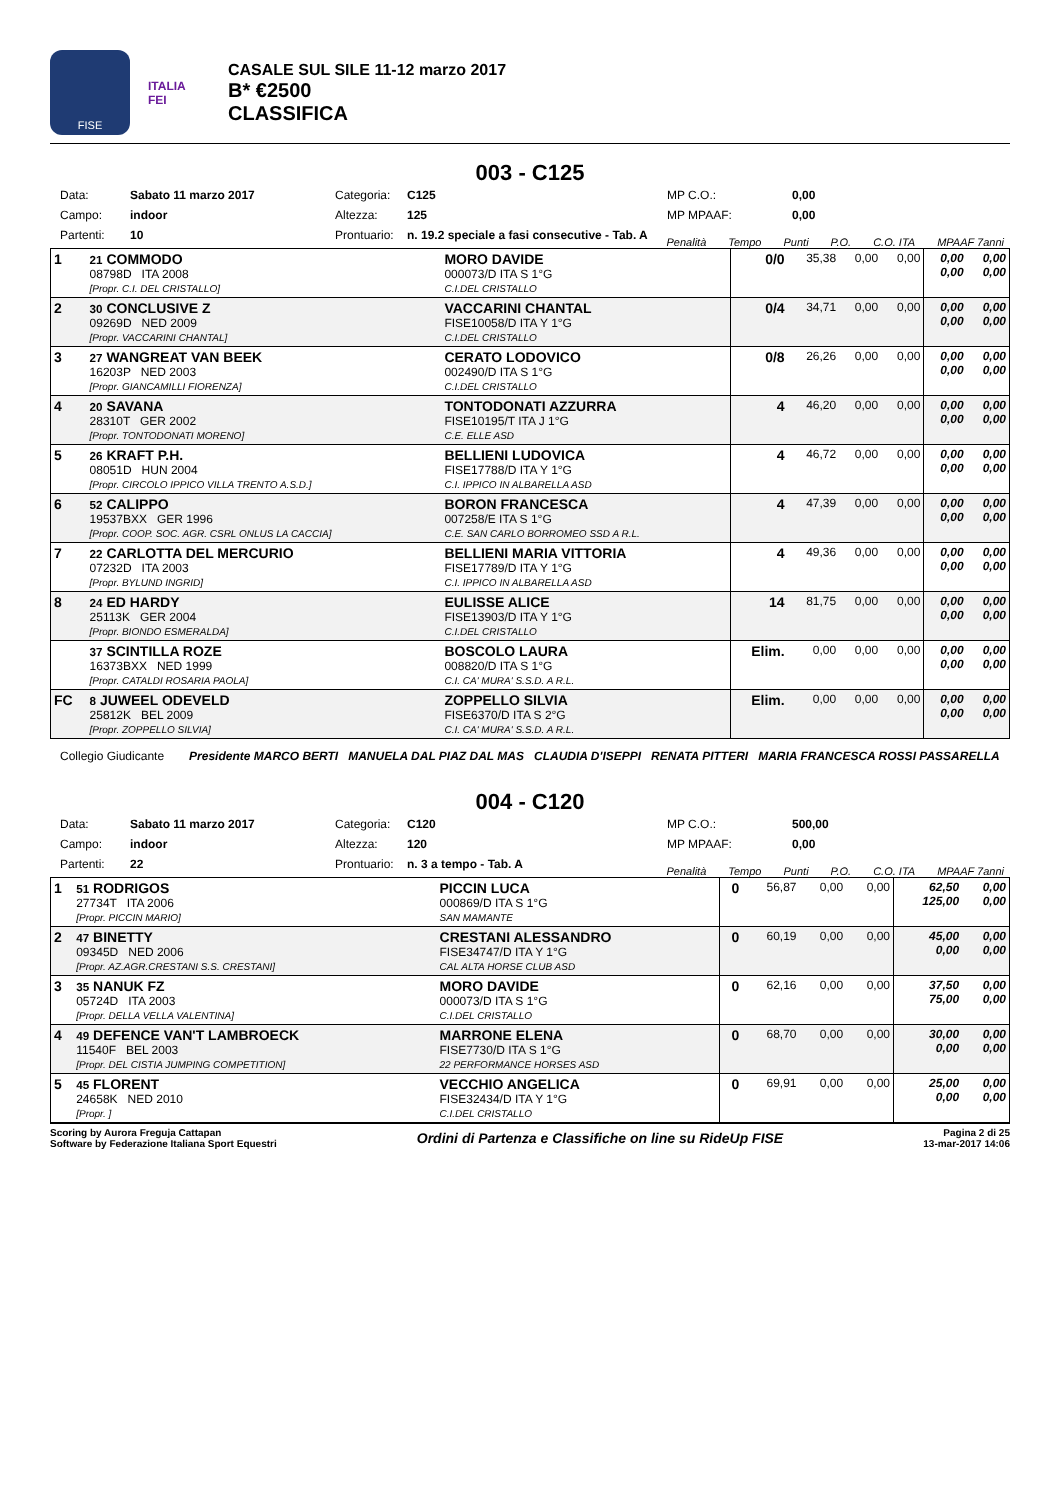FISE
ITALIA
FEI
CASALE SUL SILE 11-12 marzo 2017
B* €2500
CLASSIFICA
003 - C125
Data: Sabato 11 marzo 2017 Categoria: C125 MP C.O.: 0,00 Campo: indoor Altezza: 125 MP MPAAF: 0,00 Partenti: 10 Prontuario: n. 19.2 speciale a fasi consecutive - Tab. A
Penalità Tempo Punti P.O. C.O. ITA MPAAF 7anni
| 1 | 21 COMMODO 08798D ITA 2008 [Propr. C.I. DEL CRISTALLO] | MORO DAVIDE 000073/D ITA S 1°G C.I.DEL CRISTALLO | 0/0 | 35,38 | 0,00 | 0,00 | 0,00 0,00 | 0,00 0,00 |
| 2 | 30 CONCLUSIVE Z 09269D NED 2009 [Propr. VACCARINI CHANTAL] | VACCARINI CHANTAL FISE10058/D ITA Y 1°G C.I.DEL CRISTALLO | 0/4 | 34,71 | 0,00 | 0,00 | 0,00 0,00 | 0,00 0,00 |
| 3 | 27 WANGREAT VAN BEEK 16203P NED 2003 [Propr. GIANCAMILLI FIORENZA] | CERATO LODOVICO 002490/D ITA S 1°G C.I.DEL CRISTALLO | 0/8 | 26,26 | 0,00 | 0,00 | 0,00 0,00 | 0,00 0,00 |
| 4 | 20 SAVANA 28310T GER 2002 [Propr. TONTODONATI MORENO] | TONTODONATI AZZURRA FISE10195/T ITA J 1°G C.E. ELLE ASD | 4 | 46,20 | 0,00 | 0,00 | 0,00 0,00 | 0,00 0,00 |
| 5 | 26 KRAFT P.H. 08051D HUN 2004 [Propr. CIRCOLO IPPICO VILLA TRENTO A.S.D.] | BELLIENI LUDOVICA FISE17788/D ITA Y 1°G C.I. IPPICO IN ALBARELLA ASD | 4 | 46,72 | 0,00 | 0,00 | 0,00 0,00 | 0,00 0,00 |
| 6 | 52 CALIPPO 19537BXX GER 1996 [Propr. COOP. SOC. AGR. CSRL ONLUS LA CACCIA] | BORON FRANCESCA 007258/E ITA S 1°G C.E. SAN CARLO BORROMEO SSD A R.L. | 4 | 47,39 | 0,00 | 0,00 | 0,00 0,00 | 0,00 0,00 |
| 7 | 22 CARLOTTA DEL MERCURIO 07232D ITA 2003 [Propr. BYLUND INGRID] | BELLIENI MARIA VITTORIA FISE17789/D ITA Y 1°G C.I. IPPICO IN ALBARELLA ASD | 4 | 49,36 | 0,00 | 0,00 | 0,00 0,00 | 0,00 0,00 |
| 8 | 24 ED HARDY 25113K GER 2004 [Propr. BIONDO ESMERALDA] | EULISSE ALICE FISE13903/D ITA Y 1°G C.I.DEL CRISTALLO | 14 | 81,75 | 0,00 | 0,00 | 0,00 0,00 | 0,00 0,00 |
| | 37 SCINTILLA ROZE 16373BXX NED 1999 [Propr. CATALDI ROSARIA PAOLA] | BOSCOLO LAURA 008820/D ITA S 1°G C.I. CA' MURA' S.S.D. A R.L. | Elim. | 0,00 | 0,00 | 0,00 | 0,00 0,00 | 0,00 0,00 |
| FC | 8 JUWEEL ODEVELD 25812K BEL 2009 [Propr. ZOPPELLO SILVIA] | ZOPPELLO SILVIA FISE6370/D ITA S 2°G C.I. CA' MURA' S.S.D. A R.L. | Elim. | 0,00 | 0,00 | 0,00 | 0,00 0,00 | 0,00 0,00 |
Collegio Giudicante Presidente MARCO BERTI MANUELA DAL PIAZ DAL MAS CLAUDIA D'ISEPPI RENATA PITTERI MARIA FRANCESCA ROSSI PASSARELLA
004 - C120
Data: Sabato 11 marzo 2017 Categoria: C120 MP C.O.: 500,00 Campo: indoor Altezza: 120 MP MPAAF: 0,00 Partenti: 22 Prontuario: n. 3 a tempo - Tab. A
Penalità Tempo Punti P.O. C.O. ITA MPAAF 7anni
| 1 | 51 RODRIGOS 27734T ITA 2006 [Propr. PICCIN MARIO] | PICCIN LUCA 000869/D ITA S 1°G SAN MAMANTE | 0 | 56,87 | 0,00 | 0,00 | 62,50 125,00 | 0,00 0,00 |
| 2 | 47 BINETTY 09345D NED 2006 [Propr. AZ.AGR.CRESTANI S.S. CRESTANI] | CRESTANI ALESSANDRO FISE34747/D ITA Y 1°G CAL ALTA HORSE CLUB ASD | 0 | 60,19 | 0,00 | 0,00 | 45,00 0,00 | 0,00 0,00 |
| 3 | 35 NANUK FZ 05724D ITA 2003 [Propr. DELLA VELLA VALENTINA] | MORO DAVIDE 000073/D ITA S 1°G C.I.DEL CRISTALLO | 0 | 62,16 | 0,00 | 0,00 | 37,50 75,00 | 0,00 0,00 |
| 4 | 49 DEFENCE VAN'T LAMBROECK 11540F BEL 2003 [Propr. DEL CISTIA JUMPING COMPETITION] | MARRONE ELENA FISE7730/D ITA S 1°G 22 PERFORMANCE HORSES ASD | 0 | 68,70 | 0,00 | 0,00 | 30,00 0,00 | 0,00 0,00 |
| 5 | 45 FLORENT 24658K NED 2010 [Propr. ] | VECCHIO ANGELICA FISE32434/D ITA Y 1°G C.I.DEL CRISTALLO | 0 | 69,91 | 0,00 | 0,00 | 25,00 0,00 | 0,00 0,00 |
Scoring by Aurora Freguja Cattapan
Software by Federazione Italiana Sport Equestri Ordini di Partenza e Classifiche on line su RideUp FISE Pagina 2 di 25
13-mar-2017 14:06